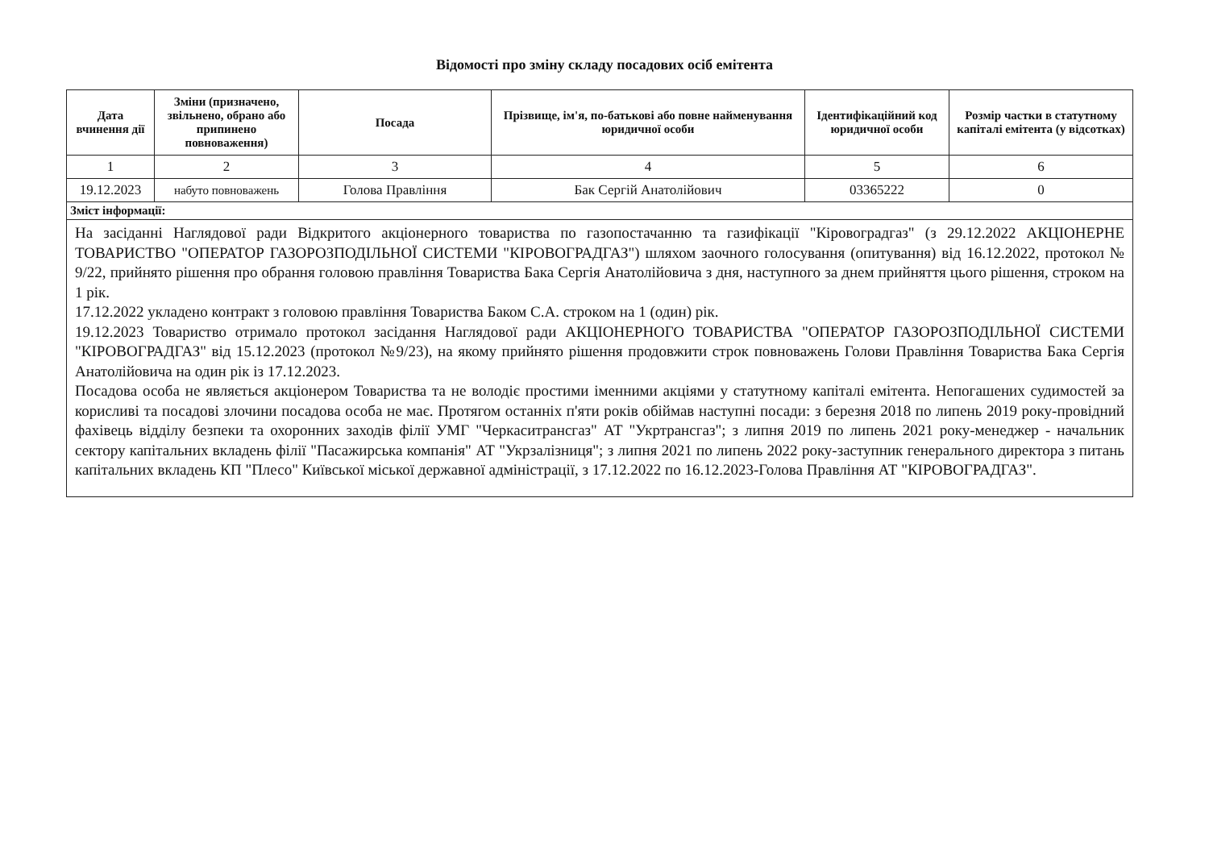Відомості про зміну складу посадових осіб емітента
| Дата вчинення дії | Зміни (призначено, звільнено, обрано або припинено повноваження) | Посада | Прізвище, ім'я, по-батькові або повне найменування юридичної особи | Ідентифікаційний код юридичної особи | Розмір частки в статутному капіталі емітента (у відсотках) |
| --- | --- | --- | --- | --- | --- |
| 1 | 2 | 3 | 4 | 5 | 6 |
| 19.12.2023 | набуто повноважень | Голова Правління | Бак Сергій Анатолійович | 03365222 | 0 |
| Зміст інформації: | | | | | |
| На засіданні Наглядової ради Відкритого акціонерного товариства по газопостачанню та газифікації "Кіровоградгаз" (з 29.12.2022 АКЦІОНЕРНЕ ТОВАРИСТВО "ОПЕРАТОР ГАЗОРОЗПОДІЛЬНОЇ СИСТЕМИ "КІРОВОГРАДГАЗ") шляхом заочного голосування (опитування) від 16.12.2022, протокол № 9/22, прийнято рішення про обрання головою правління Товариства Бака Сергія Анатолійовича з дня, наступного за днем прийняття цього рішення, строком на 1 рік. 17.12.2022 укладено контракт з головою правління Товариства Баком С.А. строком на 1 (один) рік. 19.12.2023 Товариство отримало протокол засідання Наглядової ради АКЦІОНЕРНОГО ТОВАРИСТВА "ОПЕРАТОР ГАЗОРОЗПОДІЛЬНОЇ СИСТЕМИ "КІРОВОГРАДГАЗ" від 15.12.2023 (протокол №9/23), на якому прийнято рішення продовжити строк повноважень Голови Правління Товариства Бака Сергія Анатолійовича на один рік із 17.12.2023. Посадова особа не являється акціонером Товариства та не володіє простими іменними акціями у статутному капіталі емітента. Непогашених судимостей за корисливі та посадові злочини посадова особа не має. Протягом останніх п'яти років обіймав наступні посади: з березня 2018 по липень 2019 року-провідний фахівець відділу безпеки та охоронних заходів філії УМГ "Черкаситрансгаз" АТ "Укртрансгаз"; з липня 2019 по липень 2021 року-менеджер - начальник сектору капітальних вкладень філії "Пасажирська компанія" АТ "Укрзалізниця"; з липня 2021 по липень 2022 року-заступник генерального директора з питань капітальних вкладень КП "Плесо" Київської міської державної адміністрації, з 17.12.2022 по 16.12.2023-Голова Правління АТ "КІРОВОГРАДГАЗ". | | | | | |